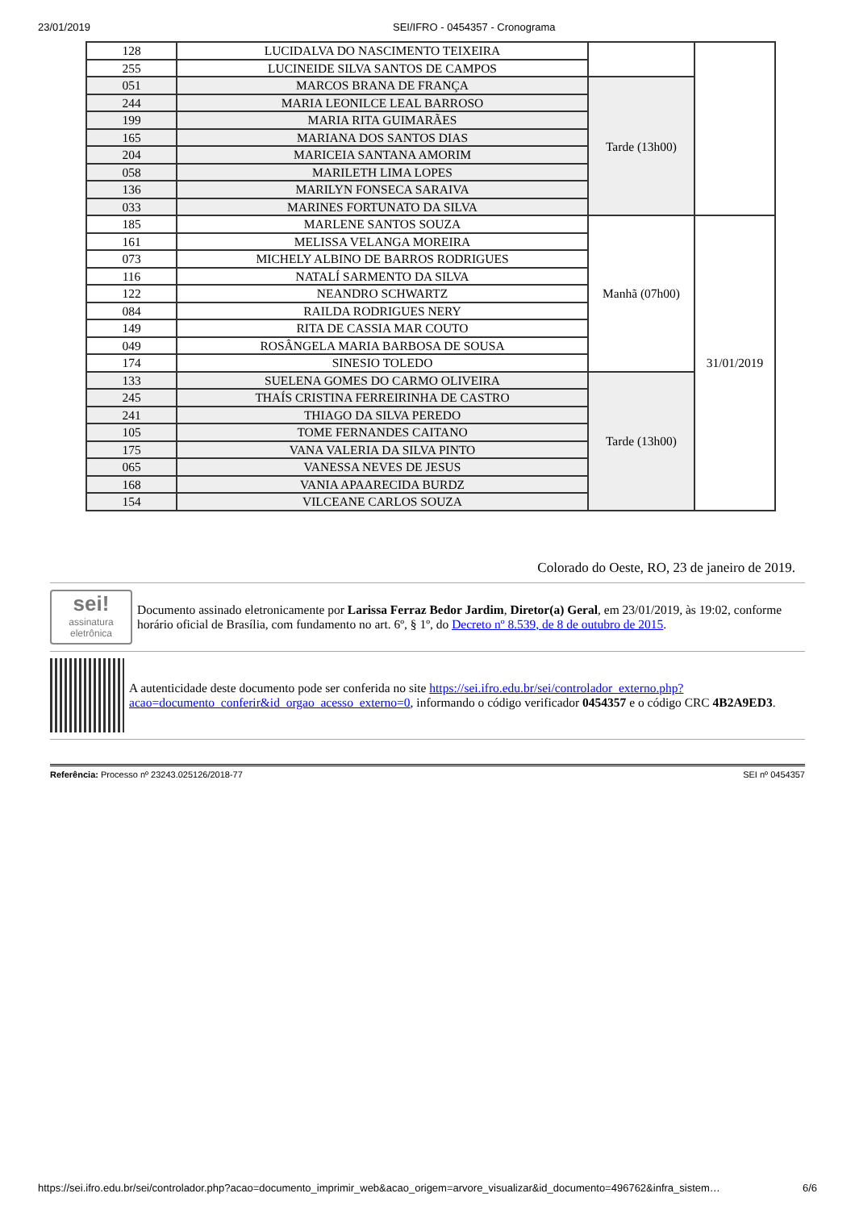23/01/2019 SEI/IFRO - 0454357 - Cronograma
| 128 | LUCIDALVA DO NASCIMENTO TEIXEIRA | | |
| 255 | LUCINEIDE SILVA SANTOS DE CAMPOS | | |
| 051 | MARCOS BRANA DE FRANÇA | Tarde (13h00) | |
| 244 | MARIA LEONILCE LEAL BARROSO | | |
| 199 | MARIA RITA GUIMARÃES | | |
| 165 | MARIANA DOS SANTOS DIAS | | |
| 204 | MARICEIA SANTANA AMORIM | | |
| 058 | MARILETH LIMA LOPES | | |
| 136 | MARILYN FONSECA SARAIVA | | |
| 033 | MARINES FORTUNATO DA SILVA | | |
| 185 | MARLENE SANTOS SOUZA | Manhã (07h00) | 31/01/2019 |
| 161 | MELISSA VELANGA MOREIRA | | |
| 073 | MICHELY ALBINO DE BARROS RODRIGUES | | |
| 116 | NATALÍ SARMENTO DA SILVA | | |
| 122 | NEANDRO SCHWARTZ | | |
| 084 | RAILDA RODRIGUES NERY | | |
| 149 | RITA DE CASSIA MAR COUTO | | |
| 049 | ROSÂNGELA MARIA BARBOSA DE SOUSA | | |
| 174 | SINESIO TOLEDO | | |
| 133 | SUELENA GOMES DO CARMO OLIVEIRA | Tarde (13h00) | |
| 245 | THAÍS CRISTINA FERREIRINHA DE CASTRO | | |
| 241 | THIAGO DA SILVA PEREDO | | |
| 105 | TOME FERNANDES CAITANO | | |
| 175 | VANA VALERIA DA SILVA PINTO | | |
| 065 | VANESSA NEVES DE JESUS | | |
| 168 | VANIA APAARECIDA BURDZ | | |
| 154 | VILCEANE CARLOS SOUZA | | |
Colorado do Oeste, RO, 23 de janeiro de 2019.
sei!
assinatura eletrônica
Documento assinado eletronicamente por Larissa Ferraz Bedor Jardim, Diretor(a) Geral, em 23/01/2019, às 19:02, conforme horário oficial de Brasília, com fundamento no art. 6º, § 1º, do Decreto nº 8.539, de 8 de outubro de 2015.
A autenticidade deste documento pode ser conferida no site https://sei.ifro.edu.br/sei/controlador_externo.php?acao=documento_conferir&id_orgao_acesso_externo=0, informando o código verificador 0454357 e o código CRC 4B2A9ED3.
Referência: Processo nº 23243.025126/2018-77 SEI nº 0454357
https://sei.ifro.edu.br/sei/controlador.php?acao=documento_imprimir_web&acao_origem=arvore_visualizar&id_documento=496762&infra_sistem… 6/6